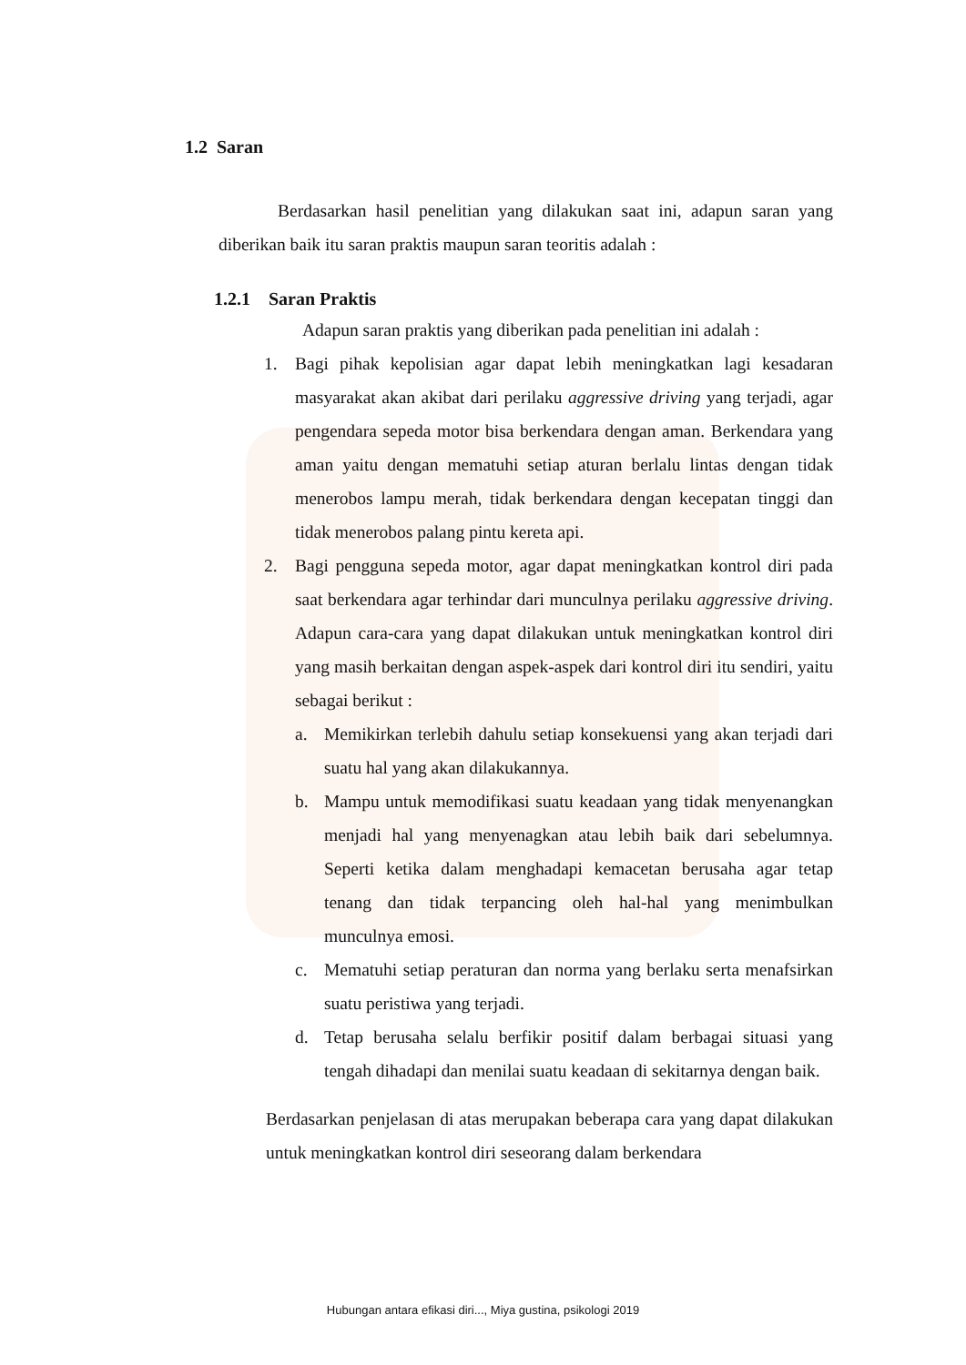1.2 Saran
Berdasarkan hasil penelitian yang dilakukan saat ini, adapun saran yang diberikan baik itu saran praktis maupun saran teoritis adalah :
1.2.1 Saran Praktis
Adapun saran praktis yang diberikan pada penelitian ini adalah :
1. Bagi pihak kepolisian agar dapat lebih meningkatkan lagi kesadaran masyarakat akan akibat dari perilaku aggressive driving yang terjadi, agar pengendara sepeda motor bisa berkendara dengan aman. Berkendara yang aman yaitu dengan mematuhi setiap aturan berlalu lintas dengan tidak menerobos lampu merah, tidak berkendara dengan kecepatan tinggi dan tidak menerobos palang pintu kereta api.
2. Bagi pengguna sepeda motor, agar dapat meningkatkan kontrol diri pada saat berkendara agar terhindar dari munculnya perilaku aggressive driving. Adapun cara-cara yang dapat dilakukan untuk meningkatkan kontrol diri yang masih berkaitan dengan aspek-aspek dari kontrol diri itu sendiri, yaitu sebagai berikut :
a. Memikirkan terlebih dahulu setiap konsekuensi yang akan terjadi dari suatu hal yang akan dilakukannya.
b. Mampu untuk memodifikasi suatu keadaan yang tidak menyenangkan menjadi hal yang menyenagkan atau lebih baik dari sebelumnya. Seperti ketika dalam menghadapi kemacetan berusaha agar tetap tenang dan tidak terpancing oleh hal-hal yang menimbulkan munculnya emosi.
c. Mematuhi setiap peraturan dan norma yang berlaku serta menafsirkan suatu peristiwa yang terjadi.
d. Tetap berusaha selalu berfikir positif dalam berbagai situasi yang tengah dihadapi dan menilai suatu keadaan di sekitarnya dengan baik.
Berdasarkan penjelasan di atas merupakan beberapa cara yang dapat dilakukan untuk meningkatkan kontrol diri seseorang dalam berkendara
Hubungan antara efikasi diri..., Miya gustina, psikologi 2019